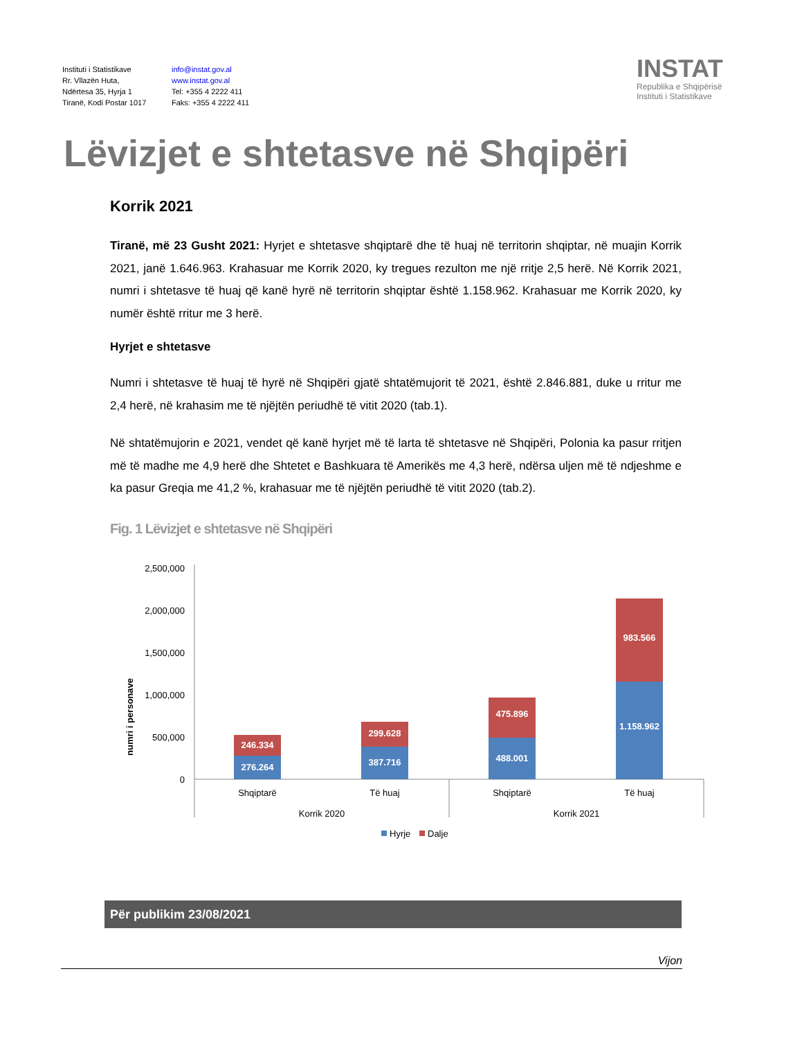Instituti i Statistikave
Rr. Vllazën Huta,
Ndërtesa 35, Hyrja 1
Tiranë, Kodi Postar 1017
info@instat.gov.al
www.instat.gov.al
Tel: +355 4 2222 411
Faks: +355 4 2222 411
INSTAT
Republika e Shqipërisë
Instituti i Statistikave
Lëvizjet e shtetasve në Shqipëri
Korrik 2021
Tiranë, më 23 Gusht 2021: Hyrjet e shtetasve shqiptarë dhe të huaj në territorin shqiptar, në muajin Korrik 2021, janë 1.646.963. Krahasuar me Korrik 2020, ky tregues rezulton me një rritje 2,5 herë. Në Korrik 2021, numri i shtetasve të huaj që kanë hyrë në territorin shqiptar është 1.158.962. Krahasuar me Korrik 2020, ky numër është rritur me 3 herë.
Hyrjet e shtetasve
Numri i shtetasve të huaj të hyrë në Shqipëri gjatë shtatëmujorit të 2021, është 2.846.881, duke u rritur me 2,4 herë, në krahasim me të njëjtën periudhë të vitit 2020 (tab.1).
Në shtatëmujorin e 2021, vendet që kanë hyrjet më të larta të shtetasve në Shqipëri, Polonia ka pasur rritjen më të madhe me 4,9 herë dhe Shtetet e Bashkuara të Amerikës me 4,3 herë, ndërsa uljen më të ndjeshme e ka pasur Greqia me 41,2 %, krahasuar me të njëjtën periudhë të vitit 2020 (tab.2).
Fig. 1 Lëvizjet e shtetasve në Shqipëri
numri i personave
2,500,000
2,000,000
1,500,000
1,000,000
500,000
0
276.264
246.334
387.716
299.628
488.001
475.896
1.158.962
983.566
Shqiptarë
Të huaj
Shqiptarë
Të huaj
Korrik 2020
Korrik 2021
Hyrje
Dalje
Për publikim 23/08/2021
Vijon